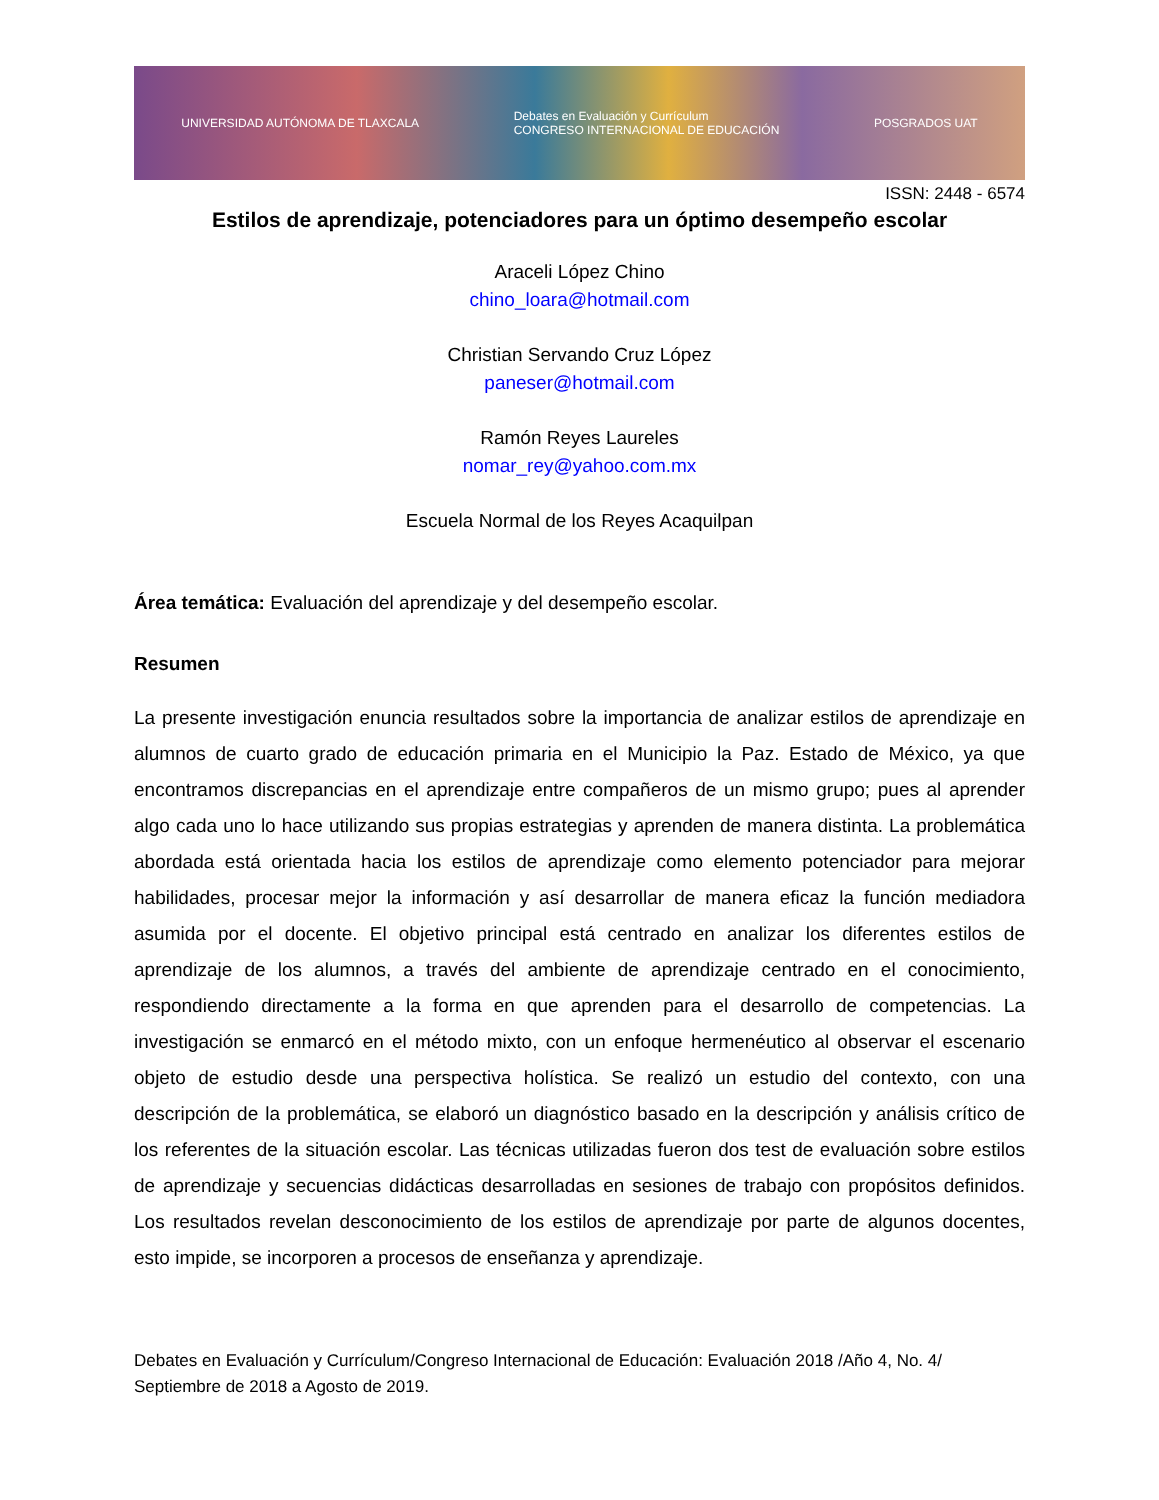UNIVERSIDAD AUTÓNOMA DE TLAXCALA Debates en Evaluación y Currículum
CONGRESO INTERNACIONAL DE EDUCACIÓN POSGRADOS UAT
ISSN: 2448 - 6574
Estilos de aprendizaje, potenciadores para un óptimo desempeño escolar
Araceli López Chino
chino_loara@hotmail.com
Christian Servando Cruz López
paneser@hotmail.com
Ramón Reyes Laureles
nomar_rey@yahoo.com.mx
Escuela Normal de los Reyes Acaquilpan
Área temática: Evaluación del aprendizaje y del desempeño escolar.
Resumen
La presente investigación enuncia resultados sobre la importancia de analizar estilos de aprendizaje en alumnos de cuarto grado de educación primaria en el Municipio la Paz. Estado de México, ya que encontramos discrepancias en el aprendizaje entre compañeros de un mismo grupo; pues al aprender algo cada uno lo hace utilizando sus propias estrategias y aprenden de manera distinta. La problemática abordada está orientada hacia los estilos de aprendizaje como elemento potenciador para mejorar habilidades, procesar mejor la información y así desarrollar de manera eficaz la función mediadora asumida por el docente. El objetivo principal está centrado en analizar los diferentes estilos de aprendizaje de los alumnos, a través del ambiente de aprendizaje centrado en el conocimiento, respondiendo directamente a la forma en que aprenden para el desarrollo de competencias. La investigación se enmarcó en el método mixto, con un enfoque hermenéutico al observar el escenario objeto de estudio desde una perspectiva holística. Se realizó un estudio del contexto, con una descripción de la problemática, se elaboró un diagnóstico basado en la descripción y análisis crítico de los referentes de la situación escolar. Las técnicas utilizadas fueron dos test de evaluación sobre estilos de aprendizaje y secuencias didácticas desarrolladas en sesiones de trabajo con propósitos definidos. Los resultados revelan desconocimiento de los estilos de aprendizaje por parte de algunos docentes, esto impide, se incorporen a procesos de enseñanza y aprendizaje.
Debates en Evaluación y Currículum/Congreso Internacional de Educación: Evaluación 2018 /Año 4, No. 4/ Septiembre de 2018 a Agosto de 2019.